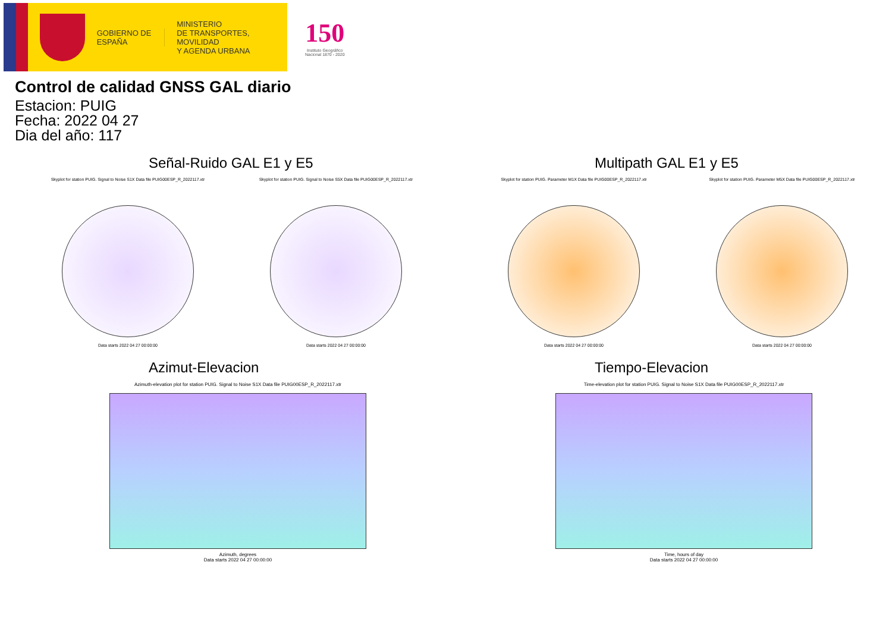GOBIERNO DE ESPAÑA
MINISTERIO
DE TRANSPORTES, MOVILIDAD
Y AGENDA URBANA
150
Instituto Geográfico
Nacional 1870 - 2020
Control de calidad GNSS GAL diario
Estacion: PUIG
Fecha: 2022 04 27
Dia del año: 117
Señal-Ruido GAL E1 y E5
Skyplot for station PUIG. Signal to Noise S1X Data file PUIG00ESP_R_2022117.xtr
Data starts 2022 04 27 00:00:00
Skyplot for station PUIG. Signal to Noise S5X Data file PUIG00ESP_R_2022117.xtr
Data starts 2022 04 27 00:00:00
Multipath GAL E1 y E5
Skyplot for station PUIG. Parameter M1X Data file PUIG00ESP_R_2022117.xtr
Data starts 2022 04 27 00:00:00
Skyplot for station PUIG. Parameter M5X Data file PUIG00ESP_R_2022117.xtr
Data starts 2022 04 27 00:00:00
Azimut-Elevacion
Azimuth-elevation plot for station PUIG. Signal to Noise S1X Data file PUIG00ESP_R_2022117.xtr
Azimuth, degrees
Data starts 2022 04 27 00:00:00
Tiempo-Elevacion
Time-elevation plot for station PUIG. Signal to Noise S1X Data file PUIG00ESP_R_2022117.xtr
Time, hours of day
Data starts 2022 04 27 00:00:00